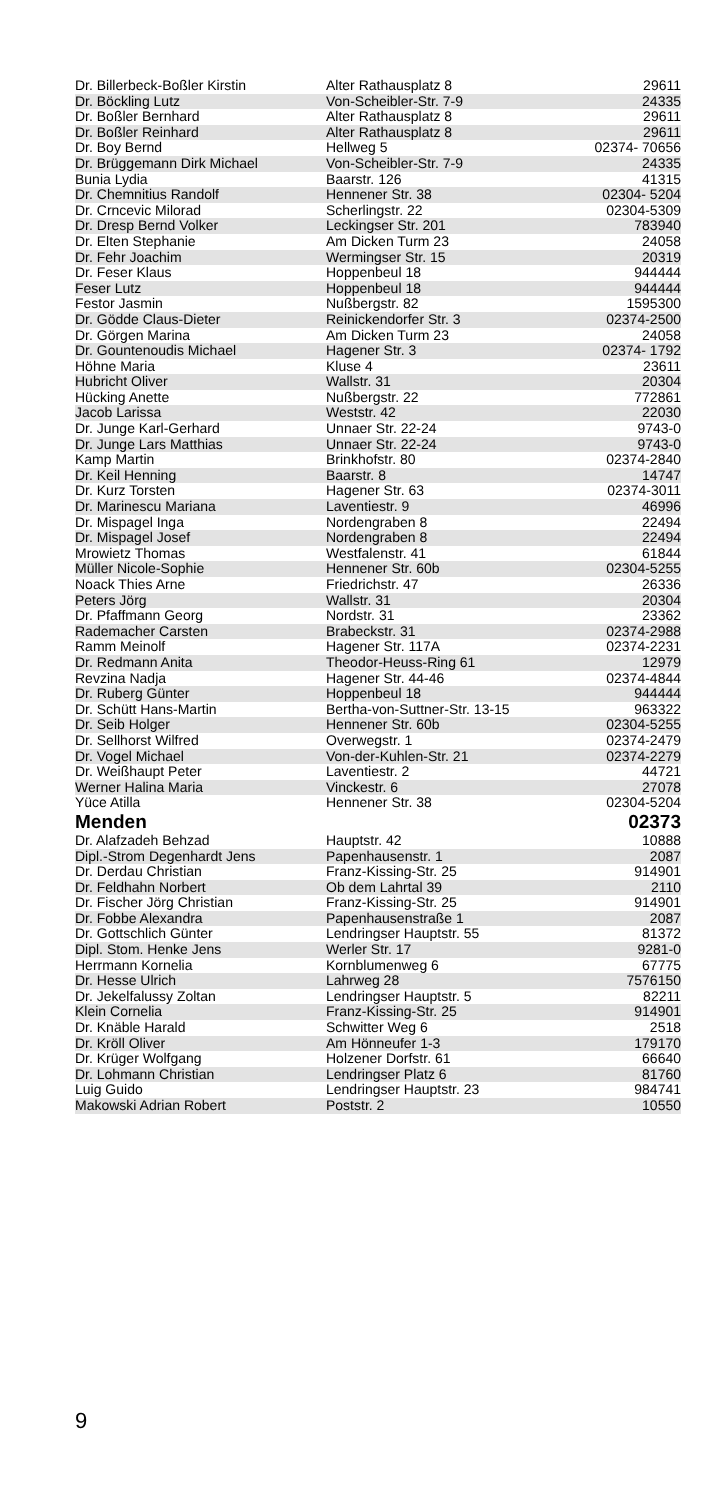| Dr. Billerbeck-Boßler Kirstin | Alter Rathausplatz 8 | 29611 |
| Dr. Böckling Lutz | Von-Scheibler-Str. 7-9 | 24335 |
| Dr. Boßler Bernhard | Alter Rathausplatz 8 | 29611 |
| Dr. Boßler Reinhard | Alter Rathausplatz 8 | 29611 |
| Dr. Boy Bernd | Hellweg 5 | 02374- 70656 |
| Dr. Brüggemann Dirk Michael | Von-Scheibler-Str. 7-9 | 24335 |
| Bunia Lydia | Baarstr. 126 | 41315 |
| Dr. Chemnitius Randolf | Hennener Str. 38 | 02304- 5204 |
| Dr. Crncevic Milorad | Scherlingstr. 22 | 02304-5309 |
| Dr. Dresp Bernd Volker | Leckingser Str. 201 | 783940 |
| Dr. Elten Stephanie | Am Dicken Turm 23 | 24058 |
| Dr. Fehr Joachim | Wermingser Str. 15 | 20319 |
| Dr. Feser Klaus | Hoppenbeul 18 | 944444 |
| Feser Lutz | Hoppenbeul 18 | 944444 |
| Festor Jasmin | Nußbergstr. 82 | 1595300 |
| Dr. Gödde Claus-Dieter | Reinickendorfer Str. 3 | 02374-2500 |
| Dr. Görgen Marina | Am Dicken Turm 23 | 24058 |
| Dr. Gountenoudis Michael | Hagener Str. 3 | 02374- 1792 |
| Höhne Maria | Kluse 4 | 23611 |
| Hubricht Oliver | Wallstr. 31 | 20304 |
| Hücking Anette | Nußbergstr. 22 | 772861 |
| Jacob Larissa | Weststr. 42 | 22030 |
| Dr. Junge Karl-Gerhard | Unnaer Str. 22-24 | 9743-0 |
| Dr. Junge Lars Matthias | Unnaer Str. 22-24 | 9743-0 |
| Kamp Martin | Brinkhofstr. 80 | 02374-2840 |
| Dr. Keil Henning | Baarstr. 8 | 14747 |
| Dr. Kurz Torsten | Hagener Str. 63 | 02374-3011 |
| Dr. Marinescu Mariana | Laventiestr. 9 | 46996 |
| Dr. Mispagel Inga | Nordengraben 8 | 22494 |
| Dr. Mispagel Josef | Nordengraben 8 | 22494 |
| Mrowietz Thomas | Westfalenstr. 41 | 61844 |
| Müller Nicole-Sophie | Hennener Str. 60b | 02304-5255 |
| Noack Thies Arne | Friedrichstr. 47 | 26336 |
| Peters Jörg | Wallstr. 31 | 20304 |
| Dr. Pfaffmann Georg | Nordstr. 31 | 23362 |
| Rademacher Carsten | Brabeckstr. 31 | 02374-2988 |
| Ramm Meinolf | Hagener Str. 117A | 02374-2231 |
| Dr. Redmann Anita | Theodor-Heuss-Ring 61 | 12979 |
| Revzina Nadja | Hagener Str. 44-46 | 02374-4844 |
| Dr. Ruberg Günter | Hoppenbeul 18 | 944444 |
| Dr. Schütt Hans-Martin | Bertha-von-Suttner-Str. 13-15 | 963322 |
| Dr. Seib Holger | Hennener Str. 60b | 02304-5255 |
| Dr. Sellhorst Wilfred | Overwegstr. 1 | 02374-2479 |
| Dr. Vogel Michael | Von-der-Kuhlen-Str. 21 | 02374-2279 |
| Dr. Weißhaupt Peter | Laventiestr. 2 | 44721 |
| Werner Halina Maria | Vinckestr. 6 | 27078 |
| Yüce Atilla | Hennener Str. 38 | 02304-5204 |
| Menden | | 02373 |
| Dr. Alafzadeh Behzad | Hauptstr. 42 | 10888 |
| Dipl.-Strom Degenhardt Jens | Papenhausenstr. 1 | 2087 |
| Dr. Derdau Christian | Franz-Kissing-Str. 25 | 914901 |
| Dr. Feldhahn Norbert | Ob dem Lahrtal 39 | 2110 |
| Dr. Fischer Jörg Christian | Franz-Kissing-Str. 25 | 914901 |
| Dr. Fobbe Alexandra | Papenhausenstraße 1 | 2087 |
| Dr. Gottschlich Günter | Lendringser Hauptstr. 55 | 81372 |
| Dipl. Stom. Henke Jens | Werler Str. 17 | 9281-0 |
| Herrmann Kornelia | Kornblumenweg 6 | 67775 |
| Dr. Hesse Ulrich | Lahrweg 28 | 7576150 |
| Dr. Jekelfalussy Zoltan | Lendringser Hauptstr. 5 | 82211 |
| Klein Cornelia | Franz-Kissing-Str. 25 | 914901 |
| Dr. Knäble Harald | Schwitter Weg 6 | 2518 |
| Dr. Kröll Oliver | Am Hönneufer 1-3 | 179170 |
| Dr. Krüger Wolfgang | Holzener Dorfstr. 61 | 66640 |
| Dr. Lohmann Christian | Lendringser Platz 6 | 81760 |
| Luig Guido | Lendringser Hauptstr. 23 | 984741 |
| Makowski Adrian Robert | Poststr. 2 | 10550 |
9